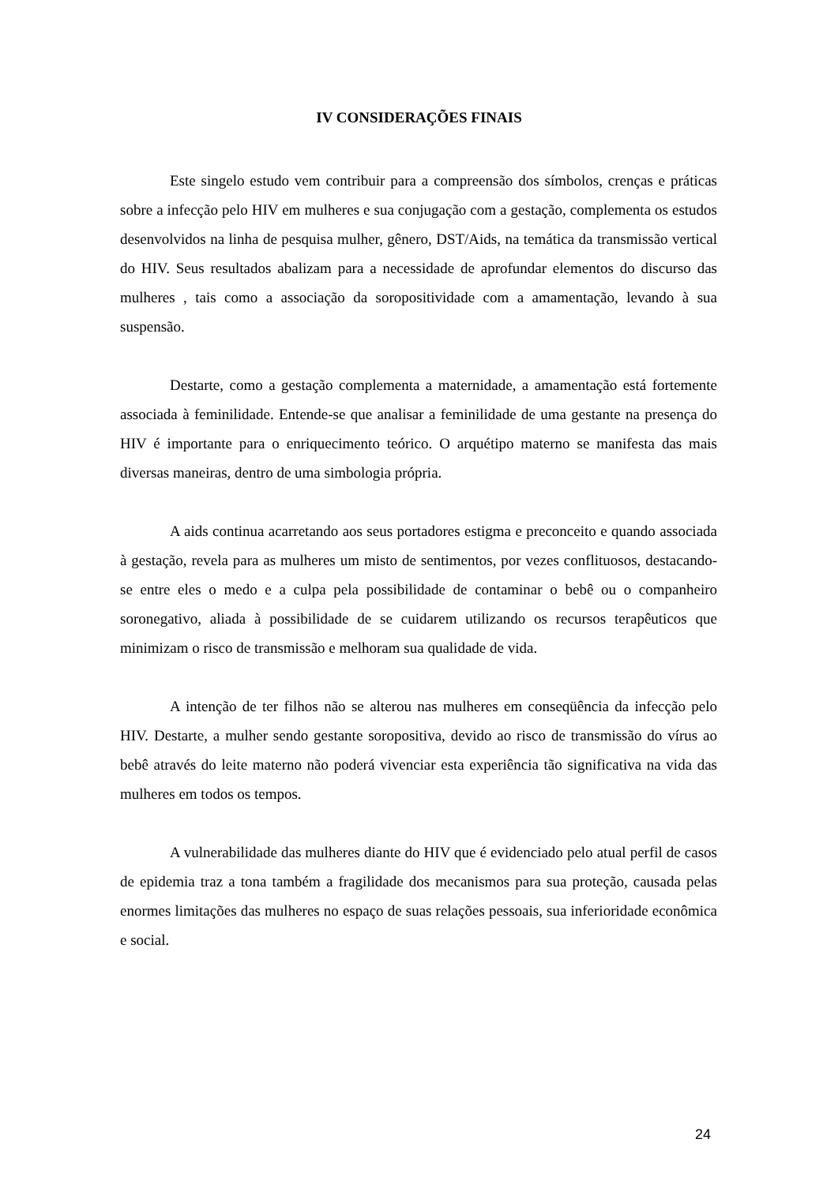IV CONSIDERAÇÕES FINAIS
Este singelo estudo vem contribuir para a compreensão dos símbolos, crenças e práticas sobre a infecção pelo HIV em mulheres e sua conjugação com a gestação, complementa os estudos desenvolvidos na linha de pesquisa mulher, gênero, DST/Aids, na temática da transmissão vertical do HIV. Seus resultados abalizam para a necessidade de aprofundar elementos do discurso das mulheres , tais como a associação da soropositividade com a amamentação, levando à sua suspensão.
Destarte, como a gestação complementa a maternidade, a amamentação está fortemente associada à feminilidade. Entende-se que analisar a feminilidade de uma gestante na presença do HIV é importante para o enriquecimento teórico. O arquétipo materno se manifesta das mais diversas maneiras, dentro de uma simbologia própria.
A aids continua acarretando aos seus portadores estigma e preconceito e quando associada à gestação, revela para as mulheres um misto de sentimentos, por vezes conflituosos, destacando-se entre eles o medo e a culpa pela possibilidade de contaminar o bebê ou o companheiro soronegativo, aliada à possibilidade de se cuidarem utilizando os recursos terapêuticos que minimizam o risco de transmissão e melhoram sua qualidade de vida.
A intenção de ter filhos não se alterou nas mulheres em conseqüência da infecção pelo HIV. Destarte, a mulher sendo gestante soropositiva, devido ao risco de transmissão do vírus ao bebê através do leite materno não poderá vivenciar esta experiência tão significativa na vida das mulheres em todos os tempos.
A vulnerabilidade das mulheres diante do HIV que é evidenciado pelo atual perfil de casos de epidemia traz a tona também a fragilidade dos mecanismos para sua proteção, causada pelas enormes limitações das mulheres no espaço de suas relações pessoais, sua inferioridade econômica e social.
24